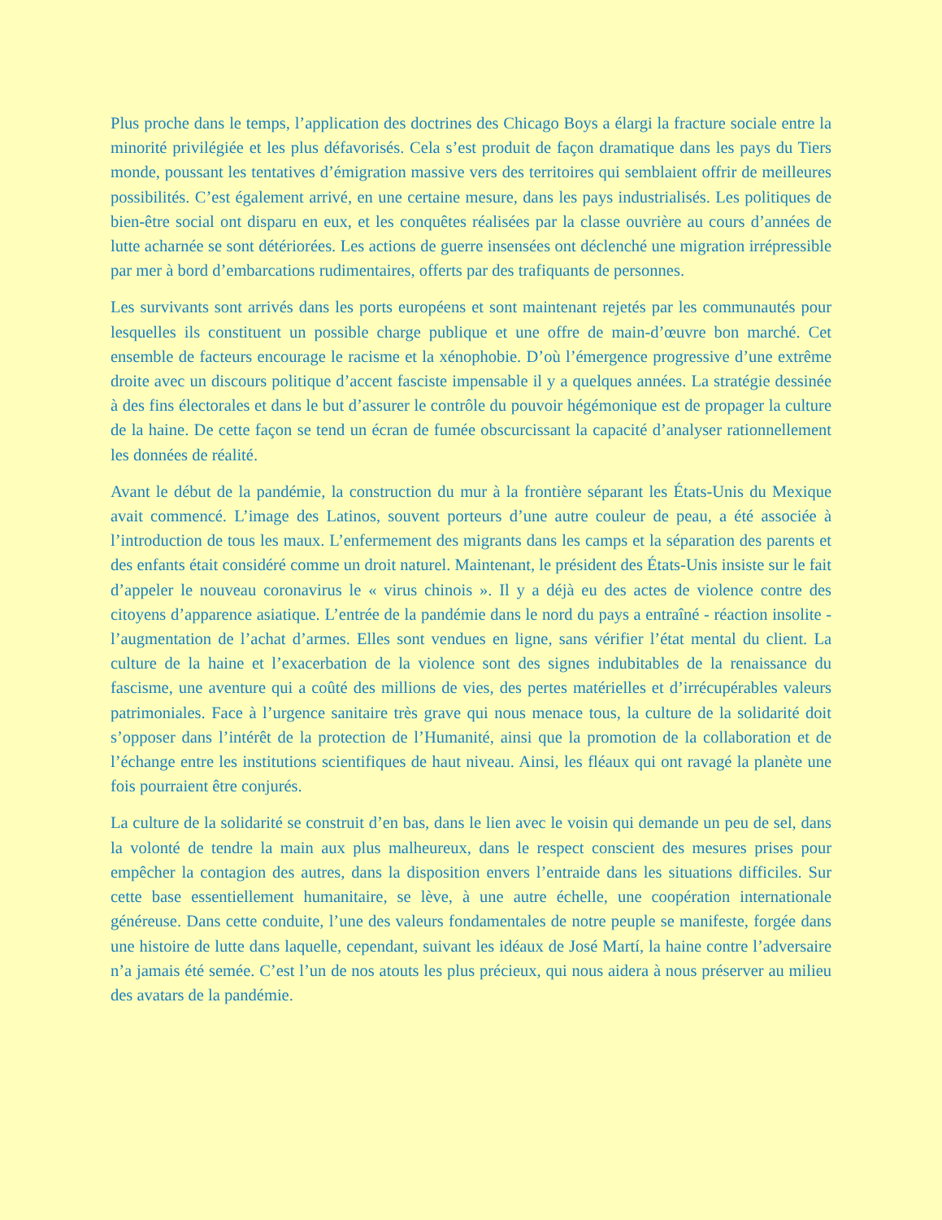Plus proche dans le temps, l’application des doctrines des Chicago Boys a élargi la fracture sociale entre la minorité privilégiée et les plus défavorisés. Cela s’est produit de façon dramatique dans les pays du Tiers monde, poussant les tentatives d’émigration massive vers des territoires qui semblaient offrir de meilleures possibilités. C’est également arrivé, en une certaine mesure, dans les pays industrialisés. Les politiques de bien-être social ont disparu en eux, et les conquêtes réalisées par la classe ouvrière au cours d’années de lutte acharnée se sont détériorées. Les actions de guerre insensées ont déclenché une migration irrépressible par mer à bord d’embarcations rudimentaires, offerts par des trafiquants de personnes.
Les survivants sont arrivés dans les ports européens et sont maintenant rejetés par les communautés pour lesquelles ils constituent un possible charge publique et une offre de main-d’œuvre bon marché. Cet ensemble de facteurs encourage le racisme et la xénophobie. D’où l’émergence progressive d’une extrême droite avec un discours politique d’accent fasciste impensable il y a quelques années. La stratégie dessinée à des fins électorales et dans le but d’assurer le contrôle du pouvoir hégémonique est de propager la culture de la haine. De cette façon se tend un écran de fumée obscurcissant la capacité d’analyser rationnellement les données de réalité.
Avant le début de la pandémie, la construction du mur à la frontière séparant les États-Unis du Mexique avait commencé. L’image des Latinos, souvent porteurs d’une autre couleur de peau, a été associée à l’introduction de tous les maux. L’enfermement des migrants dans les camps et la séparation des parents et des enfants était considéré comme un droit naturel. Maintenant, le président des États-Unis insiste sur le fait d’appeler le nouveau coronavirus le « virus chinois ». Il y a déjà eu des actes de violence contre des citoyens d’apparence asiatique. L’entrée de la pandémie dans le nord du pays a entraîné - réaction insolite - l’augmentation de l’achat d’armes. Elles sont vendues en ligne, sans vérifier l’état mental du client. La culture de la haine et l’exacerbation de la violence sont des signes indubitables de la renaissance du fascisme, une aventure qui a coûté des millions de vies, des pertes matérielles et d’irrécupérables valeurs patrimoniales. Face à l’urgence sanitaire très grave qui nous menace tous, la culture de la solidarité doit s’opposer dans l’intérêt de la protection de l’Humanité, ainsi que la promotion de la collaboration et de l’échange entre les institutions scientifiques de haut niveau. Ainsi, les fléaux qui ont ravagé la planète une fois pourraient être conjurés.
La culture de la solidarité se construit d’en bas, dans le lien avec le voisin qui demande un peu de sel, dans la volonté de tendre la main aux plus malheureux, dans le respect conscient des mesures prises pour empêcher la contagion des autres, dans la disposition envers l’entraide dans les situations difficiles. Sur cette base essentiellement humanitaire, se lève, à une autre échelle, une coopération internationale généreuse. Dans cette conduite, l’une des valeurs fondamentales de notre peuple se manifeste, forgée dans une histoire de lutte dans laquelle, cependant, suivant les idéaux de José Martí, la haine contre l’adversaire n’a jamais été semée. C’est l’un de nos atouts les plus précieux, qui nous aidera à nous préserver au milieu des avatars de la pandémie.